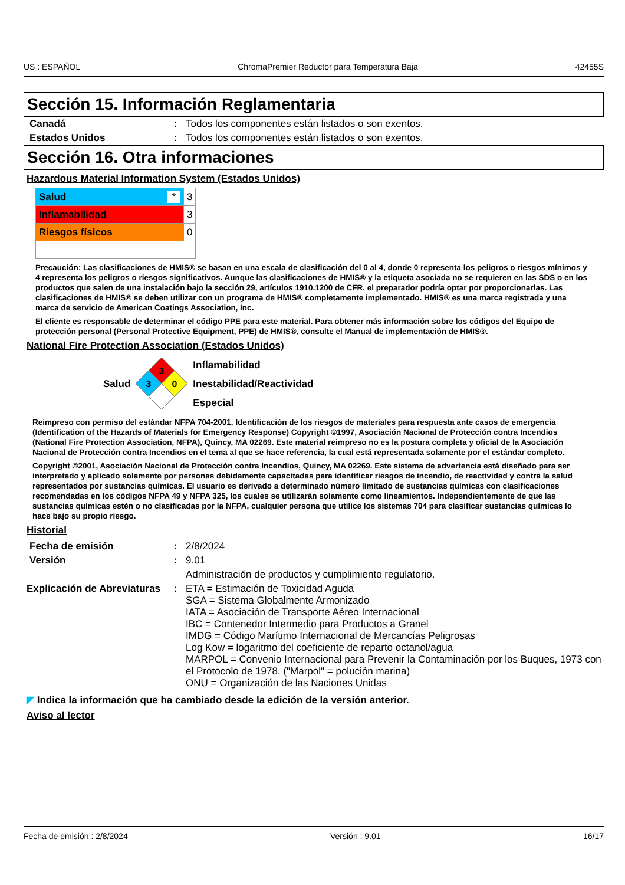US : ESPAÑOL ChromaPremier Reductor para Temperatura Baja 42455S
Sección 15. Información Reglamentaria
| Canadá | : | Todos los componentes están listados o son exentos. |
| Estados Unidos | : | Todos los componentes están listados o son exentos. |
Sección 16. Otra informaciones
Hazardous Material Information System (Estados Unidos)
| Salud * | 3 |
| Inflamabilidad | 3 |
| Riesgos físicos | 0 |
Precaución: Las clasificaciones de HMIS® se basan en una escala de clasificación del 0 al 4, donde 0 representa los peligros o riesgos mínimos y 4 representa los peligros o riesgos significativos. Aunque las clasificaciones de HMIS® y la etiqueta asociada no se requieren en las SDS o en los productos que salen de una instalación bajo la sección 29, artículos 1910.1200 de CFR, el preparador podría optar por proporcionarlas. Las clasificaciones de HMIS® se deben utilizar con un programa de HMIS® completamente implementado. HMIS® es una marca registrada y una marca de servicio de American Coatings Association, Inc.
El cliente es responsable de determinar el código PPE para este material. Para obtener más información sobre los códigos del Equipo de protección personal (Personal Protective Equipment, PPE) de HMIS®, consulte el Manual de implementación de HMIS®.
National Fire Protection Association (Estados Unidos)
Salud
3
3
0
Inflamabilidad
Inestabilidad/Reactividad
Especial
Reimpreso con permiso del estándar NFPA 704-2001, Identificación de los riesgos de materiales para respuesta ante casos de emergencia (Identification of the Hazards of Materials for Emergency Response) Copyright ©1997, Asociación Nacional de Protección contra Incendios (National Fire Protection Association, NFPA), Quincy, MA 02269. Este material reimpreso no es la postura completa y oficial de la Asociación Nacional de Protección contra Incendios en el tema al que se hace referencia, la cual está representada solamente por el estándar completo.
Copyright ©2001, Asociación Nacional de Protección contra Incendios, Quincy, MA 02269. Este sistema de advertencia está diseñado para ser interpretado y aplicado solamente por personas debidamente capacitadas para identificar riesgos de incendio, de reactividad y contra la salud representados por sustancias químicas. El usuario es derivado a determinado número limitado de sustancias químicas con clasificaciones recomendadas en los códigos NFPA 49 y NFPA 325, los cuales se utilizarán solamente como lineamientos. Independientemente de que las sustancias químicas estén o no clasificadas por la NFPA, cualquier persona que utilice los sistemas 704 para clasificar sustancias químicas lo hace bajo su propio riesgo.
Historial
| Fecha de emisión | : | 2/8/2024 |
| Versión | : | 9.01 |
| | | Administración de productos y cumplimiento regulatorio. |
| Explicación de Abreviaturas | : | ETA = Estimación de Toxicidad Aguda SGA = Sistema Globalmente Armonizado IATA = Asociación de Transporte Aéreo Internacional IBC = Contenedor Intermedio para Productos a Granel IMDG = Código Marítimo Internacional de Mercancías Peligrosas Log Kow = logaritmo del coeficiente de reparto octanol/agua MARPOL = Convenio Internacional para Prevenir la Contaminación por los Buques, 1973 con el Protocolo de 1978. ("Marpol" = polución marina) ONU = Organización de las Naciones Unidas |
◤ Indica la información que ha cambiado desde la edición de la versión anterior.
Aviso al lector
Fecha de emisión : 2/8/2024 Versión : 9.01 16/17